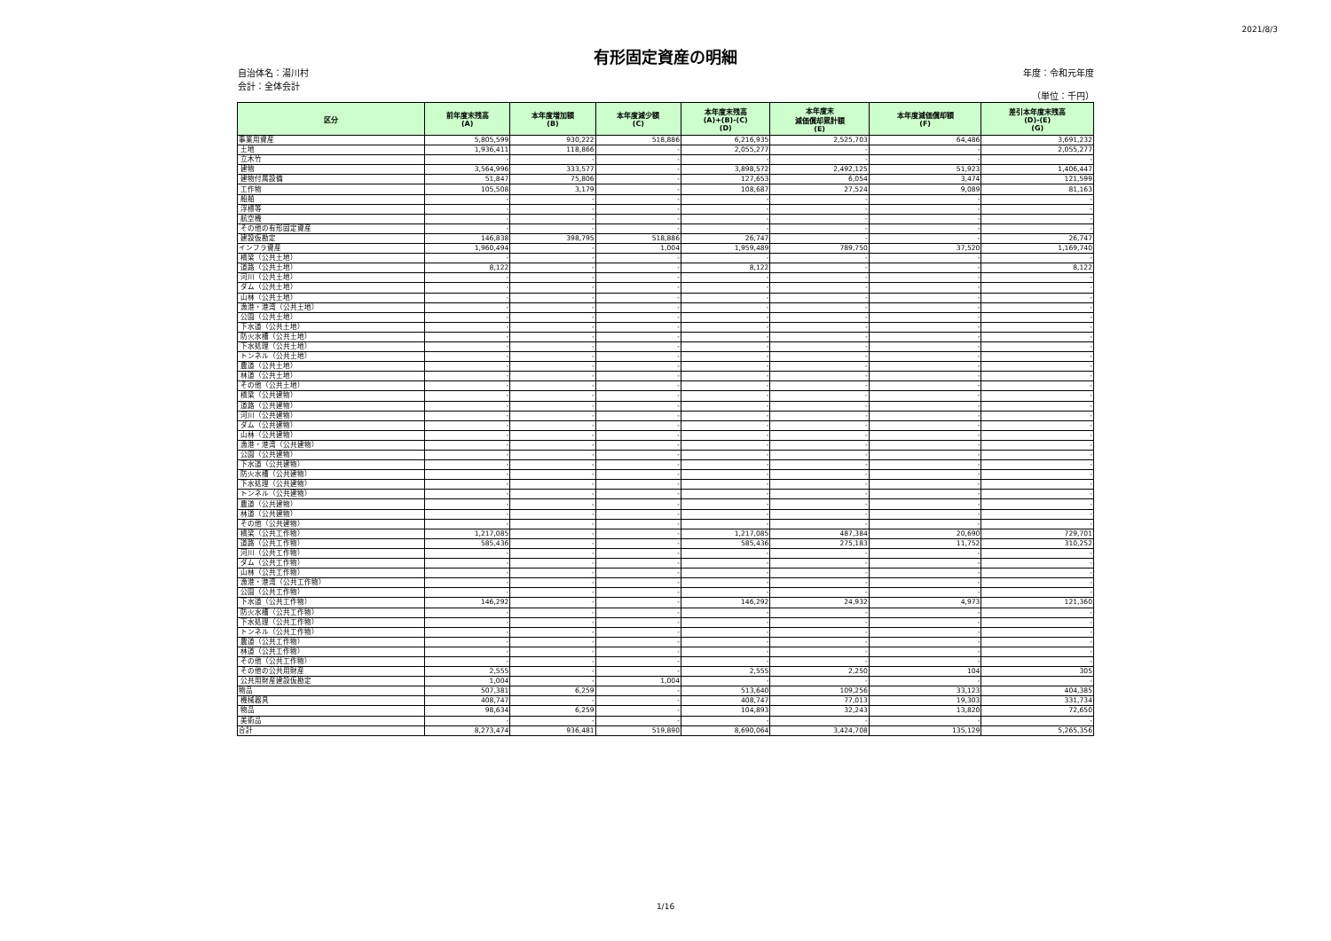2021/8/3
有形固定資産の明細
自治体名：湯川村
会計：全体会計
年度：令和元年度
（単位：千円）
| 区分 | 前年度末残高 (A) | 本年度増加額 (B) | 本年度減少額 (C) | 本年度末残高 (A)+(B)-(C) (D) | 本年度末 減価償却累計額 (E) | 本年度減価償却額 (F) | 差引本年度末残高 (D)-(E) (G) |
| --- | --- | --- | --- | --- | --- | --- | --- |
| 事業用資産 | 5,805,599 | 930,222 | 518,886 | 6,216,935 | 2,525,703 | 64,486 | 3,691,232 |
| 土地 | 1,936,411 | 118,866 | - | 2,055,277 | - | - | 2,055,277 |
| 立木竹 | - | - | - | - | - | - | - |
| 建物 | 3,564,996 | 333,577 | - | 3,898,572 | 2,492,125 | 51,923 | 1,406,447 |
| 建物付属設備 | 51,847 | 75,806 | - | 127,653 | 6,054 | 3,474 | 121,599 |
| 工作物 | 105,508 | 3,179 | - | 108,687 | 27,524 | 9,089 | 81,163 |
| 船舶 | - | - | - | - | - | - | - |
| 浮標等 | - | - | - | - | - | - | - |
| 航空機 | - | - | - | - | - | - | - |
| その他の有形固定資産 | - | - | - | - | - | - | - |
| 建設仮勘定 | 146,838 | 398,795 | 518,886 | 26,747 | - | - | 26,747 |
| インフラ資産 | 1,960,494 | - | 1,004 | 1,959,489 | 789,750 | 37,520 | 1,169,740 |
| 橋梁（公共土地） | - | - | - | - | - | - | - |
| 道路（公共土地） | 8,122 | - | - | 8,122 | - | - | 8,122 |
| 河川（公共土地） | - | - | - | - | - | - | - |
| ダム（公共土地） | - | - | - | - | - | - | - |
| 山林（公共土地） | - | - | - | - | - | - | - |
| 漁港・港湾（公共土地） | - | - | - | - | - | - | - |
| 公園（公共土地） | - | - | - | - | - | - | - |
| 下水道（公共土地） | - | - | - | - | - | - | - |
| 防火水槽（公共土地） | - | - | - | - | - | - | - |
| 下水処理（公共土地） | - | - | - | - | - | - | - |
| トンネル（公共土地） | - | - | - | - | - | - | - |
| 農道（公共土地） | - | - | - | - | - | - | - |
| 林道（公共土地） | - | - | - | - | - | - | - |
| その他（公共土地） | - | - | - | - | - | - | - |
| 橋梁（公共建物） | - | - | - | - | - | - | - |
| 道路（公共建物） | - | - | - | - | - | - | - |
| 河川（公共建物） | - | - | - | - | - | - | - |
| ダム（公共建物） | - | - | - | - | - | - | - |
| 山林（公共建物） | - | - | - | - | - | - | - |
| 漁港・港湾（公共建物） | - | - | - | - | - | - | - |
| 公園（公共建物） | - | - | - | - | - | - | - |
| 下水道（公共建物） | - | - | - | - | - | - | - |
| 防火水槽（公共建物） | - | - | - | - | - | - | - |
| 下水処理（公共建物） | - | - | - | - | - | - | - |
| トンネル（公共建物） | - | - | - | - | - | - | - |
| 農道（公共建物） | - | - | - | - | - | - | - |
| 林道（公共建物） | - | - | - | - | - | - | - |
| その他（公共建物） | - | - | - | - | - | - | - |
| 橋梁（公共工作物） | 1,217,085 | - | - | 1,217,085 | 487,384 | 20,690 | 729,701 |
| 道路（公共工作物） | 585,436 | - | - | 585,436 | 275,183 | 11,752 | 310,252 |
| 河川（公共工作物） | - | - | - | - | - | - | - |
| ダム（公共工作物） | - | - | - | - | - | - | - |
| 山林（公共工作物） | - | - | - | - | - | - | - |
| 漁港・港湾（公共工作物） | - | - | - | - | - | - | - |
| 公園（公共工作物） | - | - | - | - | - | - | - |
| 下水道（公共工作物） | 146,292 | - | - | 146,292 | 24,932 | 4,973 | 121,360 |
| 防火水槽（公共工作物） | - | - | - | - | - | - | - |
| 下水処理（公共工作物） | - | - | - | - | - | - | - |
| トンネル（公共工作物） | - | - | - | - | - | - | - |
| 農道（公共工作物） | - | - | - | - | - | - | - |
| 林道（公共工作物） | - | - | - | - | - | - | - |
| その他（公共工作物） | - | - | - | - | - | - | - |
| その他の公共用財産 | 2,555 | - | - | 2,555 | 2,250 | 104 | 305 |
| 公共用財産建設仮勘定 | 1,004 | - | 1,004 | - | - | - | - |
| 物品 | 507,381 | 6,259 | - | 513,640 | 109,256 | 33,123 | 404,385 |
| 機械器具 | 408,747 | - | - | 408,747 | 77,013 | 19,303 | 331,734 |
| 物品 | 98,634 | 6,259 | - | 104,893 | 32,243 | 13,820 | 72,650 |
| 美術品 | - | - | - | - | - | - | - |
| 合計 | 8,273,474 | 936,481 | 519,890 | 8,690,064 | 3,424,708 | 135,129 | 5,265,356 |
1/16